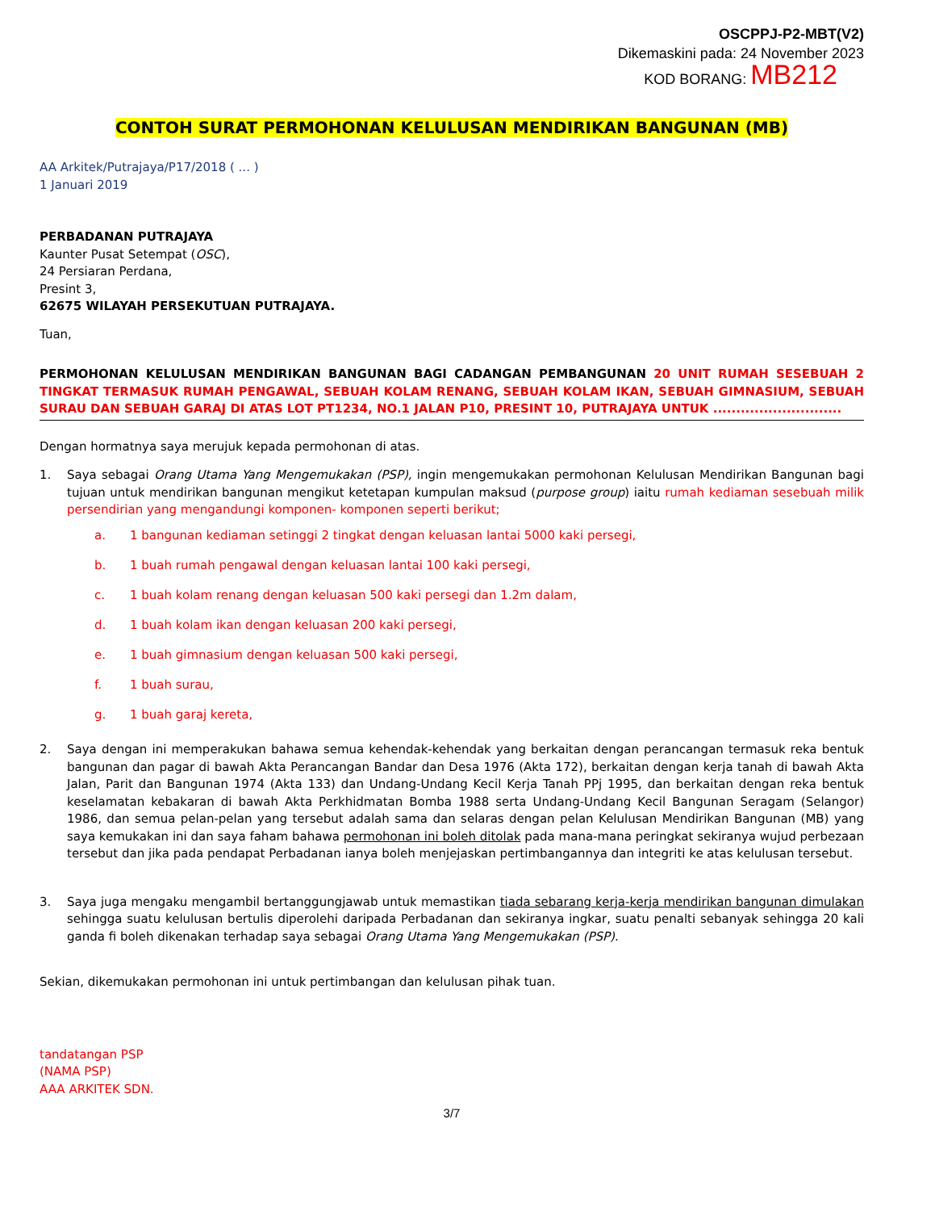OSCPPJ-P2-MBT(V2)
Dikemaskini pada: 24 November 2023
KOD BORANG: MB212
CONTOH SURAT PERMOHONAN KELULUSAN MENDIRIKAN BANGUNAN (MB)
AA Arkitek/Putrajaya/P17/2018 ( ... )
1 Januari 2019
PERBADANAN PUTRAJAYA
Kaunter Pusat Setempat (OSC),
24 Persiaran Perdana,
Presint 3,
62675 WILAYAH PERSEKUTUAN PUTRAJAYA.
Tuan,
PERMOHONAN KELULUSAN MENDIRIKAN BANGUNAN BAGI CADANGAN PEMBANGUNAN 20 UNIT RUMAH SESEBUAH 2 TINGKAT TERMASUK RUMAH PENGAWAL, SEBUAH KOLAM RENANG, SEBUAH KOLAM IKAN, SEBUAH GIMNASIUM, SEBUAH SURAU DAN SEBUAH GARAJ DI ATAS LOT PT1234, NO.1 JALAN P10, PRESINT 10, PUTRAJAYA UNTUK ............................
Dengan hormatnya saya merujuk kepada permohonan di atas.
1. Saya sebagai Orang Utama Yang Mengemukakan (PSP), ingin mengemukakan permohonan Kelulusan Mendirikan Bangunan bagi tujuan untuk mendirikan bangunan mengikut ketetapan kumpulan maksud (purpose group) iaitu rumah kediaman sesebuah milik persendirian yang mengandungi komponen- komponen seperti berikut;
a. 1 bangunan kediaman setinggi 2 tingkat dengan keluasan lantai 5000 kaki persegi,
b. 1 buah rumah pengawal dengan keluasan lantai 100 kaki persegi,
c. 1 buah kolam renang dengan keluasan 500 kaki persegi dan 1.2m dalam,
d. 1 buah kolam ikan dengan keluasan 200 kaki persegi,
e. 1 buah gimnasium dengan keluasan 500 kaki persegi,
f. 1 buah surau,
g. 1 buah garaj kereta,
2. Saya dengan ini memperakukan bahawa semua kehendak-kehendak yang berkaitan dengan perancangan termasuk reka bentuk bangunan dan pagar di bawah Akta Perancangan Bandar dan Desa 1976 (Akta 172), berkaitan dengan kerja tanah di bawah Akta Jalan, Parit dan Bangunan 1974 (Akta 133) dan Undang-Undang Kecil Kerja Tanah PPj 1995, dan berkaitan dengan reka bentuk keselamatan kebakaran di bawah Akta Perkhidmatan Bomba 1988 serta Undang-Undang Kecil Bangunan Seragam (Selangor) 1986, dan semua pelan-pelan yang tersebut adalah sama dan selaras dengan pelan Kelulusan Mendirikan Bangunan (MB) yang saya kemukakan ini dan saya faham bahawa permohonan ini boleh ditolak pada mana-mana peringkat sekiranya wujud perbezaan tersebut dan jika pada pendapat Perbadanan ianya boleh menjejaskan pertimbangannya dan integriti ke atas kelulusan tersebut.
3. Saya juga mengaku mengambil bertanggungjawab untuk memastikan tiada sebarang kerja-kerja mendirikan bangunan dimulakan sehingga suatu kelulusan bertulis diperolehi daripada Perbadanan dan sekiranya ingkar, suatu penalti sebanyak sehingga 20 kali ganda fi boleh dikenakan terhadap saya sebagai Orang Utama Yang Mengemukakan (PSP).
Sekian, dikemukakan permohonan ini untuk pertimbangan dan kelulusan pihak tuan.
tandatangan PSP
(NAMA PSP)
AAA ARKITEK SDN.
3/7